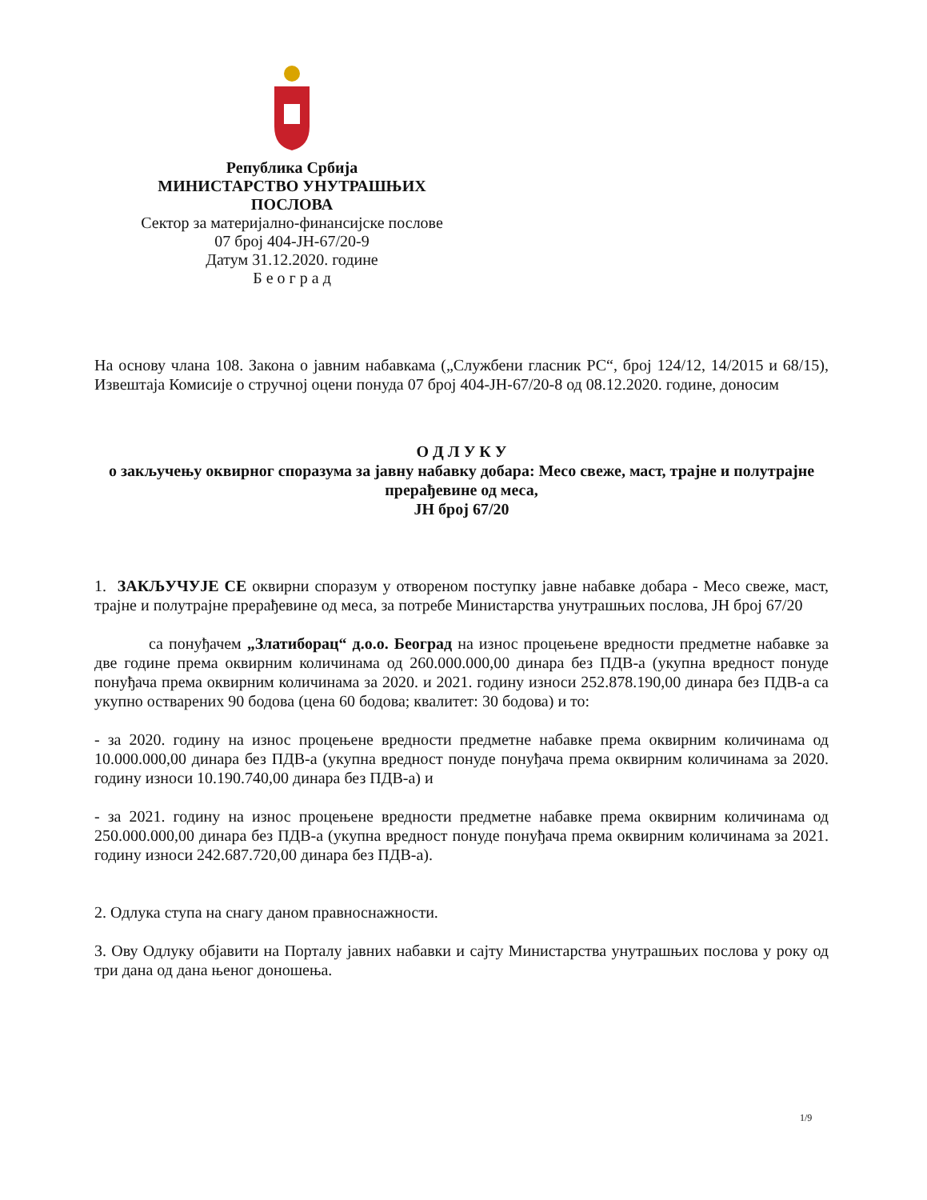Република Србија
МИНИСТАРСТВО УНУТРАШЊИХ
ПОСЛОВА
Сектор за материјално-финансијске послове
07 број 404-ЈН-67/20-9
Датум 31.12.2020. године
Б е о г р а д
На основу члана 108. Закона о јавним набавкама („Службени гласник РС“, број 124/12, 14/2015 и 68/15), Извештаја Комисије о стручној оцени понуда 07 број 404-ЈН-67/20-8 од 08.12.2020. године, доносим
О Д Л У К У
о закључењу оквирног споразума за јавну набавку добара: Месо свеже, маст, трајне и полутрајне прерађевине од меса,
ЈН број 67/20
1. ЗАКЉУЧУЈЕ СЕ оквирни споразум у отвореном поступку јавне набавке добара - Месо свеже, маст, трајне и полутрајне прерађевине од меса, за потребе Министарства унутрашњих послова, ЈН број 67/20
са понуђачем „Златиборац“ д.о.о. Београд на износ процењене вредности предметне набавке за две године према оквирним количинама од 260.000.000,00 динара без ПДВ-а (укупна вредност понуде понуђача према оквирним количинама за 2020. и 2021. годину износи 252.878.190,00 динара без ПДВ-а са укупно остварених 90 бодова (цена 60 бодова; квалитет: 30 бодова) и то:
- за 2020. годину на износ процењене вредности предметне набавке према оквирним количинама од 10.000.000,00 динара без ПДВ-а (укупна вредност понуде понуђача према оквирним количинама за 2020. годину износи 10.190.740,00 динара без ПДВ-а) и
- за 2021. годину на износ процењене вредности предметне набавке према оквирним количинама од 250.000.000,00 динара без ПДВ-а (укупна вредност понуде понуђача према оквирним количинама за 2021. годину износи 242.687.720,00 динара без ПДВ-а).
2. Одлука ступа на снагу даном правноснажности.
3. Ову Одлуку објавити на Порталу јавних набавки и сајту Министарства унутрашњих послова у року од три дана од дана њеног доношења.
1/9